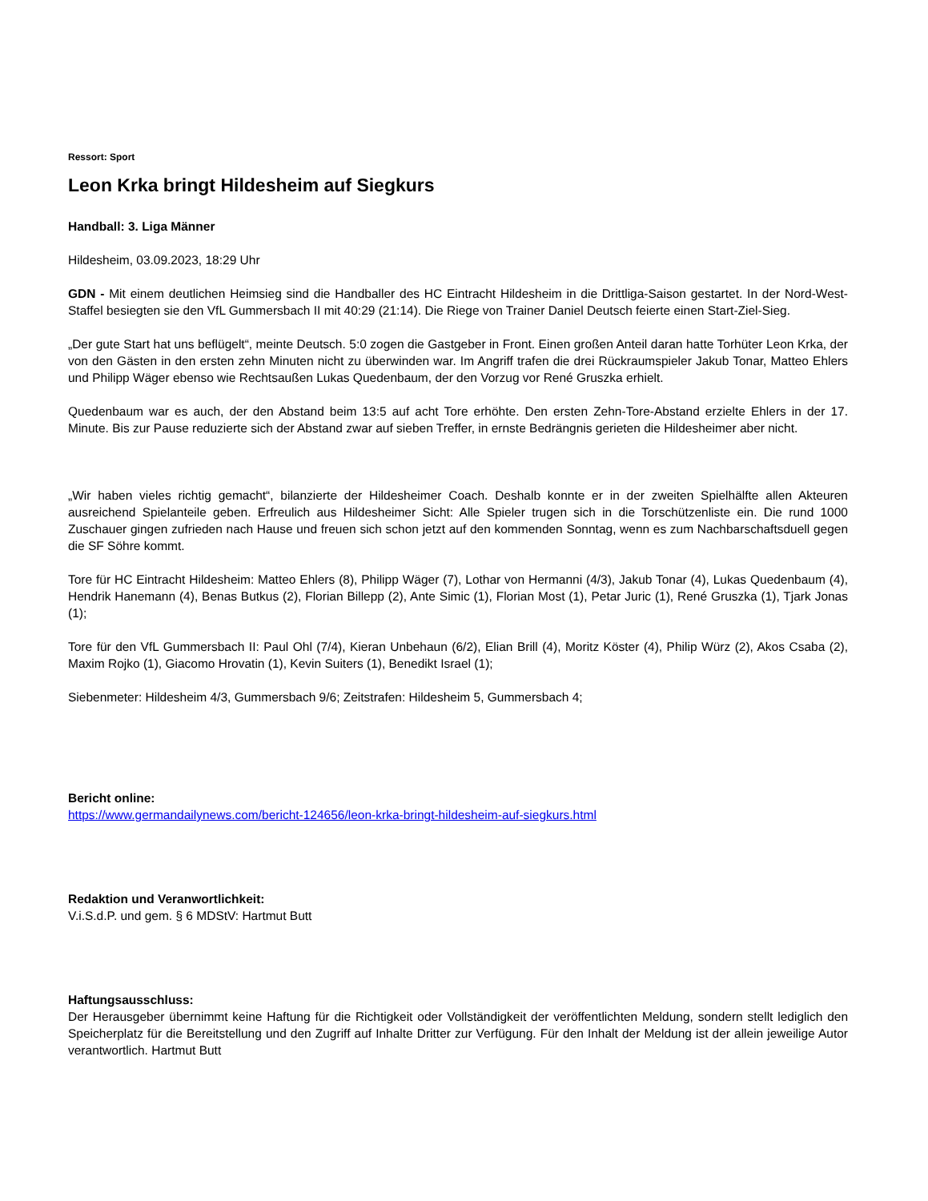Ressort: Sport
Leon Krka bringt Hildesheim auf Siegkurs
Handball: 3. Liga Männer
Hildesheim, 03.09.2023, 18:29 Uhr
GDN - Mit einem deutlichen Heimsieg sind die Handballer des HC Eintracht Hildesheim in die Drittliga-Saison gestartet. In der Nord-West-Staffel besiegten sie den VfL Gummersbach II mit 40:29 (21:14). Die Riege von Trainer Daniel Deutsch feierte einen Start-Ziel-Sieg.
„Der gute Start hat uns beflügelt“, meinte Deutsch. 5:0 zogen die Gastgeber in Front. Einen großen Anteil daran hatte Torhüter Leon Krka, der von den Gästen in den ersten zehn Minuten nicht zu überwinden war. Im Angriff trafen die drei Rückraumspieler Jakub Tonar, Matteo Ehlers und Philipp Wäger ebenso wie Rechtsaußen Lukas Quedenbaum, der den Vorzug vor René Gruszka erhielt.
Quedenbaum war es auch, der den Abstand beim 13:5 auf acht Tore erhöhte. Den ersten Zehn-Tore-Abstand erzielte Ehlers in der 17. Minute. Bis zur Pause reduzierte sich der Abstand zwar auf sieben Treffer, in ernste Bedrängnis gerieten die Hildesheimer aber nicht.
„Wir haben vieles richtig gemacht“, bilanzierte der Hildesheimer Coach. Deshalb konnte er in der zweiten Spielhälfte allen Akteuren ausreichend Spielanteile geben. Erfreulich aus Hildesheimer Sicht: Alle Spieler trugen sich in die Torschützenliste ein. Die rund 1000 Zuschauer gingen zufrieden nach Hause und freuen sich schon jetzt auf den kommenden Sonntag, wenn es zum Nachbarschaftsduell gegen die SF Söhre kommt.
Tore für HC Eintracht Hildesheim: Matteo Ehlers (8), Philipp Wäger (7), Lothar von Hermanni (4/3), Jakub Tonar (4), Lukas Quedenbaum (4), Hendrik Hanemann (4), Benas Butkus (2), Florian Billepp (2), Ante Simic (1), Florian Most (1), Petar Juric (1), René Gruszka (1), Tjark Jonas (1);
Tore für den VfL Gummersbach II: Paul Ohl (7/4), Kieran Unbehaun (6/2), Elian Brill (4), Moritz Köster (4), Philip Würz (2), Akos Csaba (2), Maxim Rojko (1), Giacomo Hrovatin (1), Kevin Suiters (1), Benedikt Israel (1);
Siebenmeter: Hildesheim 4/3, Gummersbach 9/6; Zeitstrafen: Hildesheim 5, Gummersbach 4;
Bericht online:
https://www.germandailynews.com/bericht-124656/leon-krka-bringt-hildesheim-auf-siegkurs.html
Redaktion und Veranwortlichkeit:
V.i.S.d.P. und gem. § 6 MDStV: Hartmut Butt
Haftungsausschluss:
Der Herausgeber übernimmt keine Haftung für die Richtigkeit oder Vollständigkeit der veröffentlichten Meldung, sondern stellt lediglich den Speicherplatz für die Bereitstellung und den Zugriff auf Inhalte Dritter zur Verfügung. Für den Inhalt der Meldung ist der allein jeweilige Autor verantwortlich. Hartmut Butt